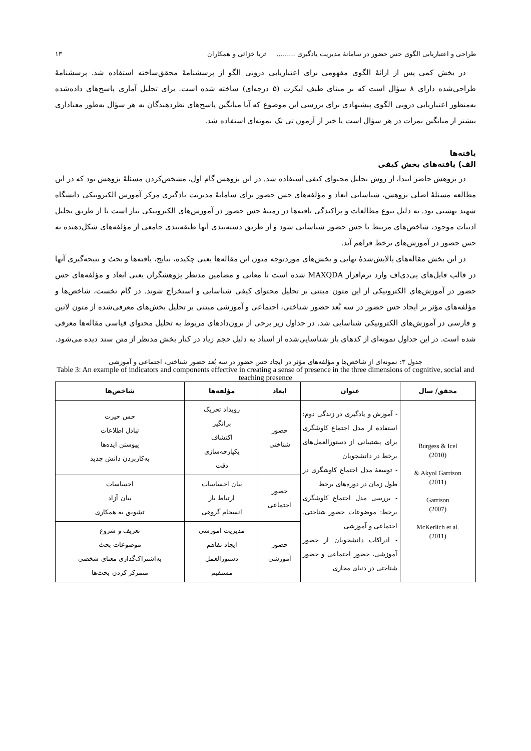طراحی و اعتباریابی الگوی حس حضور در سامانهٔ مدیریت یادگیری ......... ثریا خزائی و همکاران ۱۳
در بخش کمی پس از ارائهٔ الگوی مفهومی برای اعتباریابی درونی الگو از پرسشنامهٔ محقق‌ساخته استفاده شد. پرسشنامهٔ طراحی‌شده دارای ۸ سؤال است که بر مبنای طیف لیکرت (۵ درجه‌ای) ساخته شده است. برای تحلیل آماری پاسخ‌های داده‌شده به‌منظور اعتباریابی درونی الگوی پیشنهادی برای بررسی این موضوع که آیا میانگین پاسخ‌های نظردهندگان به هر سؤال به‌طور معناداری بیشتر از میانگین نمرات در هر سؤال است یا خیر از آزمون تی تک نمونه‌ای استفاده شد.
یافته‌ها
الف) یافته‌های بخش کیفی
در پژوهش حاضر ابتدا، از روش تحلیل محتوای کیفی استفاده شد. در این پژوهش گام اول، مشخص‌کردن مسئلهٔ پژوهش بود که در این مطالعه مسئلهٔ اصلی پژوهش، شناسایی ابعاد و مؤلفه‌های حس حضور برای سامانهٔ مدیریت یادگیری مرکز آموزش الکترونیکی دانشگاه شهید بهشتی بود. به دلیل تنوع مطالعات و پراکندگی یافته‌ها در زمینهٔ حس حضور در آموزش‌های الکترونیکی نیاز است تا از طریق تحلیل ادبیات موجود، شاخص‌های مرتبط با حس حضور شناسایی شود و از طریق دسته‌بندی آنها طبقه‌بندی جامعی از مؤلفه‌های شکل‌دهنده به حس حضور در آموزش‌های برخط فراهم آید.
در این بخش مقاله‌های پالایش‌شدهٔ نهایی و بخش‌های موردتوجه متون این مقاله‌ها یعنی چکیده، نتایج، یافته‌ها و بحث و نتیجه‌گیری آنها در قالب فایل‌های پی‌دی‌اف وارد نرم‌افزار MAXQDA شده است تا معانی و مضامین مدنظر پژوهشگران یعنی ابعاد و مؤلفه‌های حس حضور در آموزش‌های الکترونیکی از این متون مبتنی بر تحلیل محتوای کیفی شناسایی و استخراج شوند. در گام نخست، شاخص‌ها و مؤلفه‌های مؤثر بر ایجاد حس حضور در سه بُعد حضور شناختی، اجتماعی و آموزشی مبتنی بر تحلیل بخش‌های معرفی‌شده از متون لاتین و فارسی در آموزش‌های الکترونیکی شناسایی شد. در جداول زیر برخی از برون‌دادهای مربوط به تحلیل محتوای قیاسی مقاله‌ها معرفی شده است. در این جداول نمونه‌ای از کدهای باز شناسایی‌شده از اسناد به دلیل حجم زیاد در کنار بخش مدنظر از متن سند دیده می‌شود.
جدول ۳: نمونه‌ای از شاخص‌ها و مؤلفه‌های مؤثر در ایجاد حس حضور در سه بُعد حضور شناختی، اجتماعی و آموزشی
Table 3: An example of indicators and components effective in creating a sense of presence in the three dimensions of cognitive, social and teaching presence
| محقق/ سال | عنوان | ابعاد | مؤلفه‌ها | شاخص‌ها |
| --- | --- | --- | --- | --- |
| Burgess & Icel (2010) & Akyol Garrison (2011) Garrison (2007) McKerlich et al. (2011) | - آموزش و یادگیری در زندگی دوم: استفاده از مدل اجتماع کاوشگری برای پشتیبانی از دستورالعمل‌های برخط در دانشجویان - توسعهٔ مدل اجتماع کاوشگری در طول زمان در دوره‌های برخط - بررسی مدل اجتماع کاوشگری برخط: موضوعات حضور شناختی، اجتماعی و آموزشی - ادراکات دانشجویان از حضور آموزشی، حضور اجتماعی و حضور شناختی در دنیای مجازی | حضور شناختی | رویداد تحریک برانگیز اکتشاف یکپارچه‌سازی دقت | حس حیرت تبادل اطلاعات پیوستن ایده‌ها به‌کاربردن دانش جدید |
| | | حضور اجتماعی | بیان احساسات ارتباط باز انسجام گروهی | احساسات بیان آزاد تشویق به همکاری |
| | | حضور آموزشی | مدیریت آموزشی ایجاد تفاهم دستورالعمل مستقیم | تعریف و شروع موضوعات بحث به‌اشتراک‌گذاری معنای شخصی متمرکز کردن بحث‌ها |